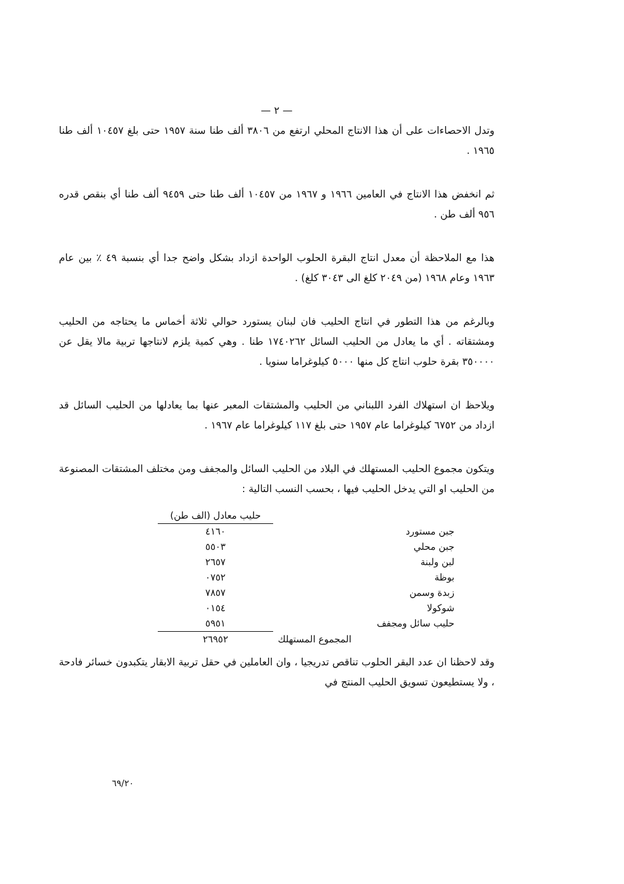— ٢ —
وتدل الاحصاءات على أن هذا الانتاج المحلي ارتفع من ٣٨٠٦ ألف طنا سنة ١٩٥٧ حتى بلغ ١٠٤٥٧ ألف طنا ١٩٦٥ .
ثم انخفض هذا الانتاج في العامين ١٩٦٦ و ١٩٦٧ من ١٠٤٥٧ ألف طنا حتى ٩٤٥٩ ألف طنا أي بنقص قدره ٩٥٦ ألف طن .
هذا مع الملاحظة أن معدل انتاج البقرة الحلوب الواحدة ازداد بشكل واضح جدا أي بنسبة ٤٩ ٪ بين عام ١٩٦٣ وعام ١٩٦٨ (من ٢٠٤٩ كلغ الى ٣٠٤٣ كلغ) .
وبالرغم من هذا التطور في انتاج الحليب فان لبنان يستورد حوالي ثلاثة أخماس ما يحتاجه من الحليب ومشتقاته . أي ما يعادل من الحليب السائل ١٧٤٠٢٦٢ طنا . وهي كمية يلزم لانتاجها تربية مالا يقل عن ٣٥٠٠٠٠ بقرة حلوب انتاج كل منها ٥٠٠٠ كيلوغراما سنويا .
ويلاحظ ان استهلاك الفرد اللبناني من الحليب والمشتقات المعبر عنها بما يعادلها من الحليب السائل قد ازداد من ٦٧٥٢ كيلوغراما عام ١٩٥٧ حتى بلغ ١١٧ كيلوغراما عام ١٩٦٧ .
ويتكون مجموع الحليب المستهلك في البلاد من الحليب السائل والمجفف ومن مختلف المشتقات المصنوعة من الحليب او التي يدخل الحليب فيها ، بحسب النسب التالية :
| | حليب معادل (الف طن) |
| --- | --- |
| جبن مستورد | ٤١٦٠ |
| جبن محلي | ٥٥٠٣ |
| لبن ولبنة | ٢٦٥٧ |
| بوظة | ٠٧٥٢ |
| زبدة وسمن | ٧٨٥٧ |
| شوكولا | ٠١٥٤ |
| حليب سائل ومجفف | ٥٩٥١ |
| المجموع المستهلك | ٢٦٩٥٢ |
وقد لاحظنا ان عدد البقر الحلوب تناقص تدريجيا ، وان العاملين في حقل تربية الابقار يتكبدون خسائر فادحة ، ولا يستطيعون تسويق الحليب المنتج في
٦٩/٢٠